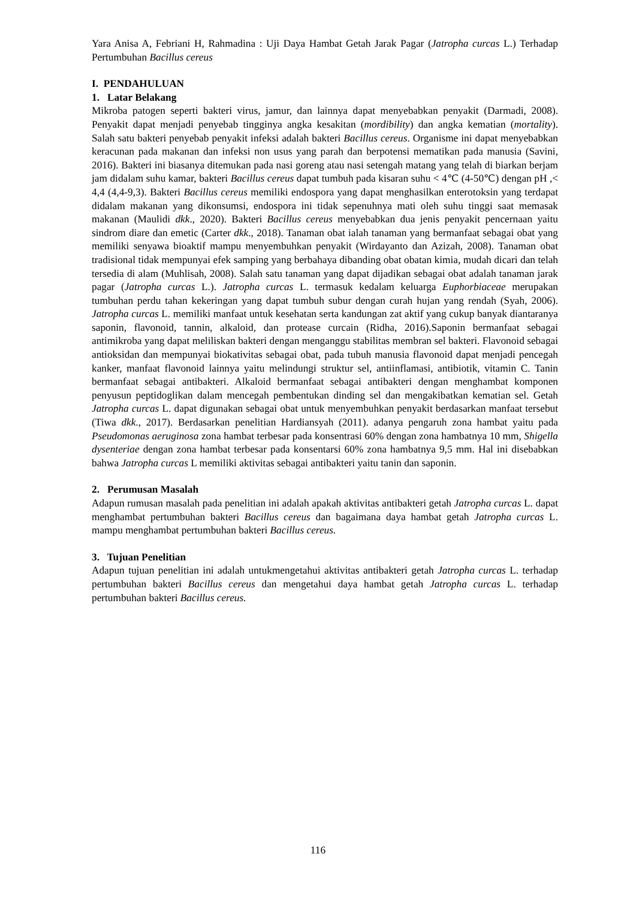Yara Anisa A, Febriani H, Rahmadina : Uji Daya Hambat Getah Jarak Pagar (Jatropha curcas L.) Terhadap Pertumbuhan Bacillus cereus
I. PENDAHULUAN
1. Latar Belakang
Mikroba patogen seperti bakteri virus, jamur, dan lainnya dapat menyebabkan penyakit (Darmadi, 2008). Penyakit dapat menjadi penyebab tingginya angka kesakitan (mordibility) dan angka kematian (mortality). Salah satu bakteri penyebab penyakit infeksi adalah bakteri Bacillus cereus. Organisme ini dapat menyebabkan keracunan pada makanan dan infeksi non usus yang parah dan berpotensi mematikan pada manusia (Savini, 2016). Bakteri ini biasanya ditemukan pada nasi goreng atau nasi setengah matang yang telah di biarkan berjam jam didalam suhu kamar, bakteri Bacillus cereus dapat tumbuh pada kisaran suhu < 4℃ (4-50℃) dengan pH ,< 4,4 (4,4-9,3). Bakteri Bacillus cereus memiliki endospora yang dapat menghasilkan enterotoksin yang terdapat didalam makanan yang dikonsumsi, endospora ini tidak sepenuhnya mati oleh suhu tinggi saat memasak makanan (Maulidi dkk., 2020). Bakteri Bacillus cereus menyebabkan dua jenis penyakit pencernaan yaitu sindrom diare dan emetic (Carter dkk., 2018). Tanaman obat ialah tanaman yang bermanfaat sebagai obat yang memiliki senyawa bioaktif mampu menyembuhkan penyakit (Wirdayanto dan Azizah, 2008). Tanaman obat tradisional tidak mempunyai efek samping yang berbahaya dibanding obat obatan kimia, mudah dicari dan telah tersedia di alam (Muhlisah, 2008). Salah satu tanaman yang dapat dijadikan sebagai obat adalah tanaman jarak pagar (Jatropha curcas L.). Jatropha curcas L. termasuk kedalam keluarga Euphorbiaceae merupakan tumbuhan perdu tahan kekeringan yang dapat tumbuh subur dengan curah hujan yang rendah (Syah, 2006). Jatropha curcas L. memiliki manfaat untuk kesehatan serta kandungan zat aktif yang cukup banyak diantaranya saponin, flavonoid, tannin, alkaloid, dan protease curcain (Ridha, 2016).Saponin bermanfaat sebagai antimikroba yang dapat meliliskan bakteri dengan menganggu stabilitas membran sel bakteri. Flavonoid sebagai antioksidan dan mempunyai biokativitas sebagai obat, pada tubuh manusia flavonoid dapat menjadi pencegah kanker, manfaat flavonoid lainnya yaitu melindungi struktur sel, antiinflamasi, antibiotik, vitamin C. Tanin bermanfaat sebagai antibakteri. Alkaloid bermanfaat sebagai antibakteri dengan menghambat komponen penyusun peptidoglikan dalam mencegah pembentukan dinding sel dan mengakibatkan kematian sel. Getah Jatropha curcas L. dapat digunakan sebagai obat untuk menyembuhkan penyakit berdasarkan manfaat tersebut (Tiwa dkk., 2017). Berdasarkan penelitian Hardiansyah (2011). adanya pengaruh zona hambat yaitu pada Pseudomonas aeruginosa zona hambat terbesar pada konsentrasi 60% dengan zona hambatnya 10 mm, Shigella dysenteriae dengan zona hambat terbesar pada konsentarsi 60% zona hambatnya 9,5 mm. Hal ini disebabkan bahwa Jatropha curcas L memiliki aktivitas sebagai antibakteri yaitu tanin dan saponin.
2. Perumusan Masalah
Adapun rumusan masalah pada penelitian ini adalah apakah aktivitas antibakteri getah Jatropha curcas L. dapat menghambat pertumbuhan bakteri Bacillus cereus dan bagaimana daya hambat getah Jatropha curcas L. mampu menghambat pertumbuhan bakteri Bacillus cereus.
3. Tujuan Penelitian
Adapun tujuan penelitian ini adalah untukmengetahui aktivitas antibakteri getah Jatropha curcas L. terhadap pertumbuhan bakteri Bacillus cereus dan mengetahui daya hambat getah Jatropha curcas L. terhadap pertumbuhan bakteri Bacillus cereus.
116